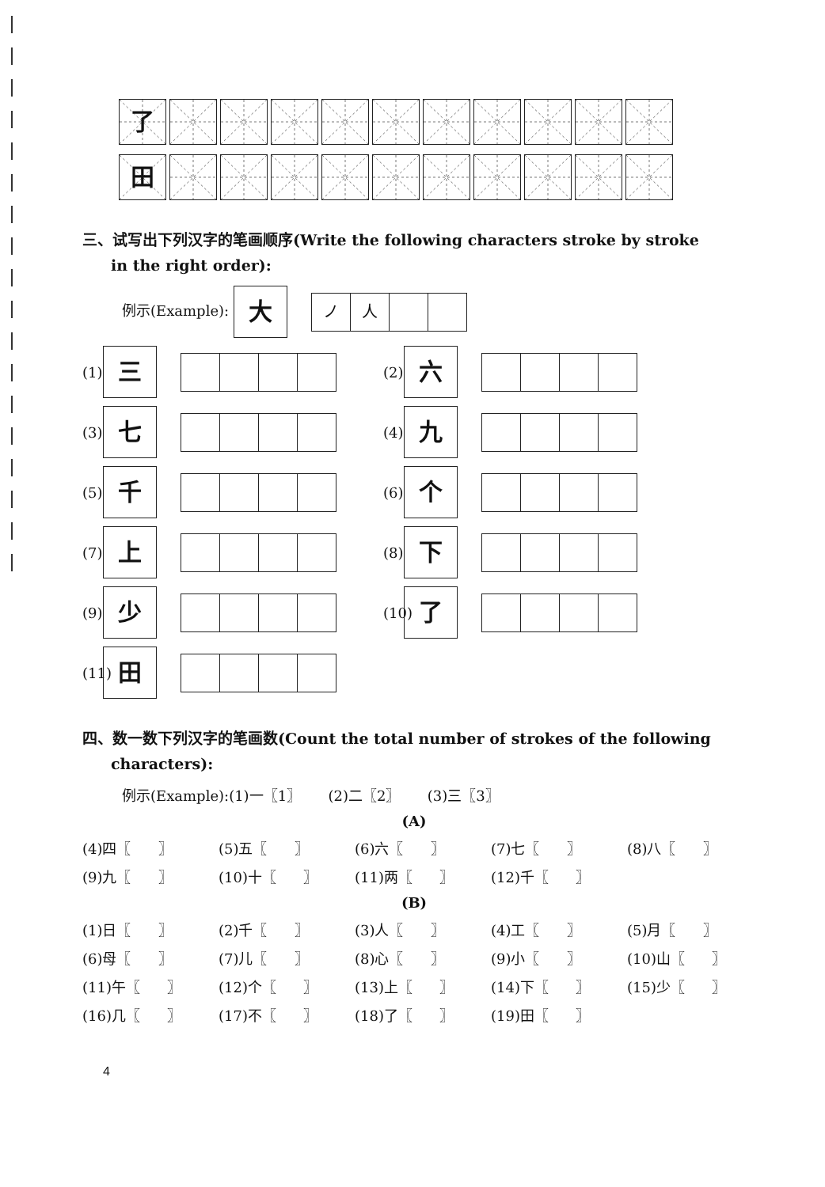了
田
三、试写出下列汉字的笔画顺序(Write the following characters stroke by stroke
in the right order):
例示(Example):
大
ノ 人
(1)
三
(2)
六
(3)
七
(4)
九
(5)
千
(6)
个
(7)
上
(8)
下
(9)
少
(10)
了
(11)
田
四、数一数下列汉字的笔画数(Count the total number of strokes of the following
characters):
例示(Example):(1)一〖1〗 (2)二〖2〗 (3)三〖3〗
(A)
(4)四〖 〗 (5)五〖 〗 (6)六〖 〗 (7)七〖 〗 (8)八〖 〗 (9)九〖 〗 (10)十〖 〗 (11)两〖 〗 (12)千〖 〗
(B)
(1)日〖 〗 (2)千〖 〗 (3)人〖 〗 (4)工〖 〗 (5)月〖 〗 (6)母〖 〗 (7)儿〖 〗 (8)心〖 〗 (9)小〖 〗 (10)山〖 〗 (11)午〖 〗 (12)个〖 〗 (13)上〖 〗 (14)下〖 〗 (15)少〖 〗 (16)几〖 〗 (17)不〖 〗 (18)了〖 〗 (19)田〖 〗
4